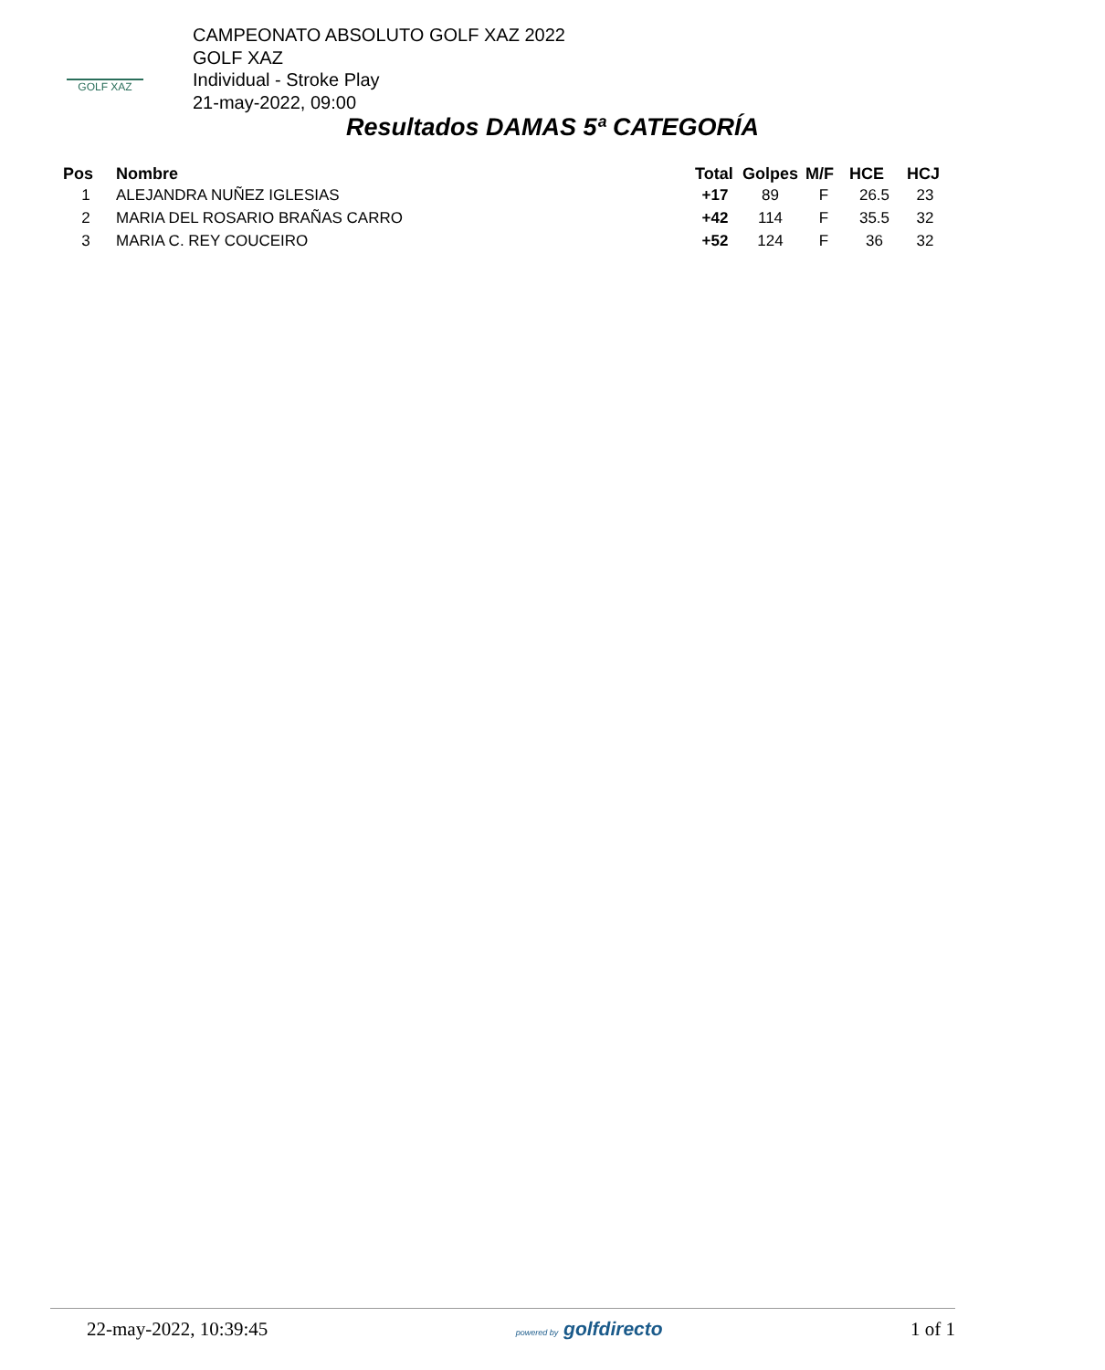GOLF XAZ
CAMPEONATO ABSOLUTO GOLF XAZ 2022
GOLF XAZ
Individual - Stroke Play
21-may-2022, 09:00
Resultados DAMAS 5ª CATEGORÍA
| Pos | Nombre | Total | Golpes | M/F | HCE | HCJ |
| --- | --- | --- | --- | --- | --- | --- |
| 1 | ALEJANDRA NUÑEZ IGLESIAS | +17 | 89 | F | 26.5 | 23 |
| 2 | MARIA DEL ROSARIO BRAÑAS CARRO | +42 | 114 | F | 35.5 | 32 |
| 3 | MARIA C. REY COUCEIRO | +52 | 124 | F | 36 | 32 |
22-may-2022, 10:39:45 powered by golfdirecto 1 of 1